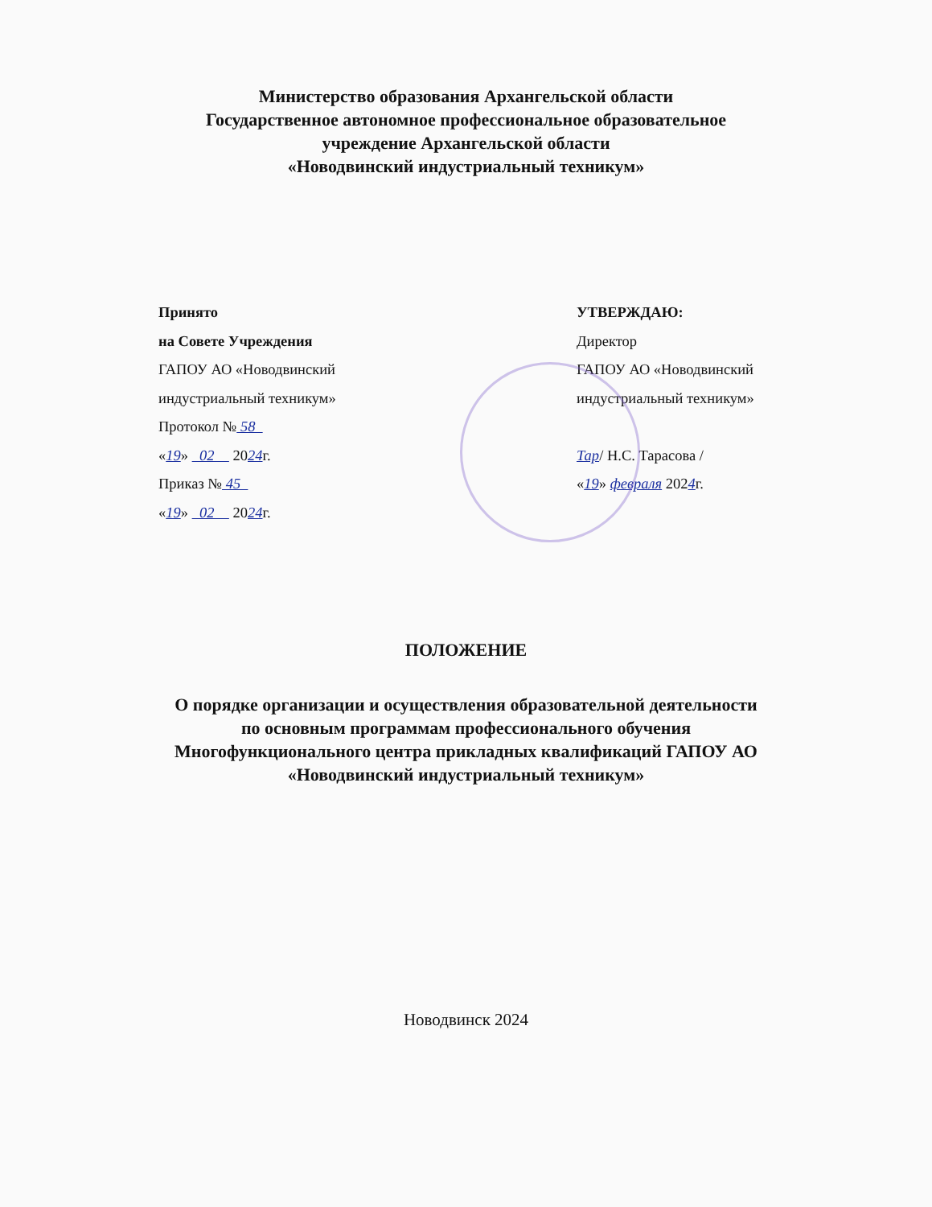Министерство образования Архангельской области
Государственное автономное профессиональное образовательное
учреждение Архангельской области
«Новодвинский индустриальный техникум»
Принято
на Совете Учреждения
ГАПОУ АО «Новодвинский
индустриальный техникум»
Протокол № 58
«19» 02 2024г.
Приказ № 45
«19» 02 2024г.
УТВЕРЖДАЮ:
Директор
ГАПОУ АО «Новодвинский
индустриальный техникум»
Тар/ Н.С. Тарасова /
«19» февраля 2024г.
ПОЛОЖЕНИЕ
О порядке организации и осуществления образовательной деятельности
по основным программам профессионального обучения
Многофункционального центра прикладных квалификаций ГАПОУ АО
«Новодвинский индустриальный техникум»
Новодвинск 2024